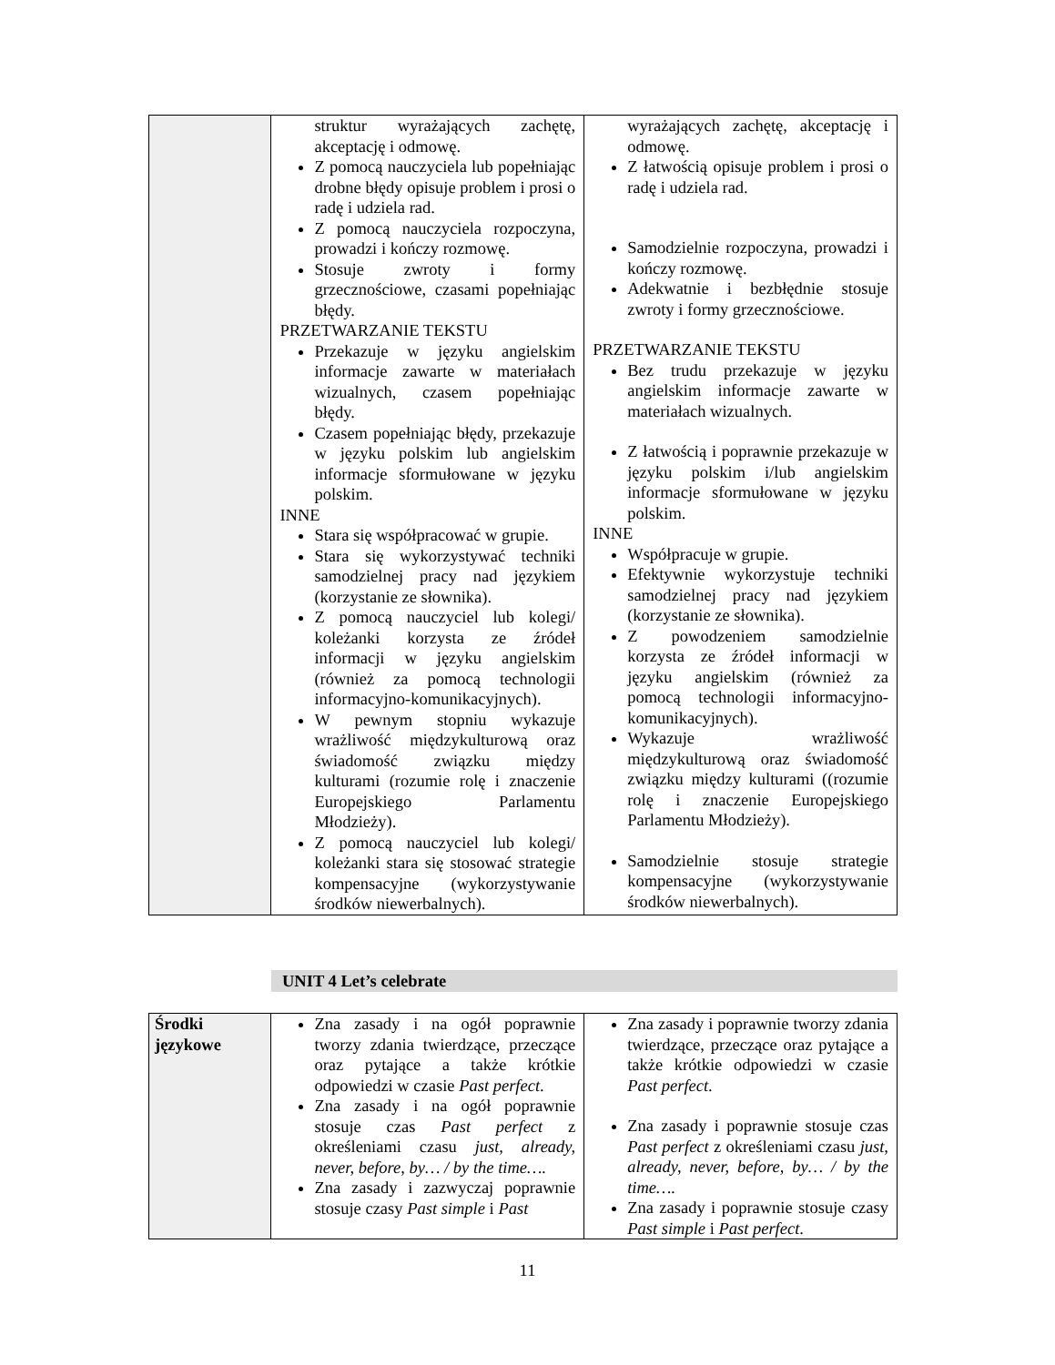| | struktur wyrażających zachętę, akceptację i odmowę. Z pomocą nauczyciela lub popełniając drobne błędy opisuje problem i prosi o radę i udziela rad. Z pomocą nauczyciela rozpoczyna, prowadzi i kończy rozmowę. Stosuje zwroty i formy grzecznościowe, czasami popełniając błędy. PRZETWARZANIE TEKSTU Przekazuje w języku angielskim informacje zawarte w materiałach wizualnych, czasem popełniając błędy. Czasem popełniając błędy, przekazuje w języku polskim lub angielskim informacje sformułowane w języku polskim. INNE Stara się współpracować w grupie. Stara się wykorzystywać techniki samodzielnej pracy nad językiem (korzystanie ze słownika). Z pomocą nauczyciel lub kolegi/ koleżanki korzysta ze źródeł informacji w języku angielskim (również za pomocą technologii informacyjno-komunikacyjnych). W pewnym stopniu wykazuje wrażliwość międzykulturową oraz świadomość związku między kulturami (rozumie rolę i znaczenie Europejskiego Parlamentu Młodzieży). Z pomocą nauczyciel lub kolegi/ koleżanki stara się stosować strategie kompensacyjne (wykorzystywanie środków niewerbalnych). | wyrażających zachętę, akceptację i odmowę. Z łatwością opisuje problem i prosi o radę i udziela rad. Samodzielnie rozpoczyna, prowadzi i kończy rozmowę. Adekwatnie i bezbłędnie stosuje zwroty i formy grzecznościowe. PRZETWARZANIE TEKSTU Bez trudu przekazuje w języku angielskim informacje zawarte w materiałach wizualnych. Z łatwością i poprawnie przekazuje w języku polskim i/lub angielskim informacje sformułowane w języku polskim. INNE Współpracuje w grupie. Efektywnie wykorzystuje techniki samodzielnej pracy nad językiem (korzystanie ze słownika). Z powodzeniem samodzielnie korzysta ze źródeł informacji w języku angielskim (również za pomocą technologii informacyjno-komunikacyjnych). Wykazuje wrażliwość międzykulturową oraz świadomość związku między kulturami ((rozumie rolę i znaczenie Europejskiego Parlamentu Młodzieży). Samodzielnie stosuje strategie kompensacyjne (wykorzystywanie środków niewerbalnych). |
UNIT 4 Let’s celebrate
| Środki językowe | Zna zasady i na ogół poprawnie tworzy zdania twierdzące, przeczące oraz pytające a także krótkie odpowiedzi w czasie Past perfect . Zna zasady i na ogół poprawnie stosuje czas Past perfect z określeniami czasu just, already, never, before, by… / by the time…. Zna zasady i zazwyczaj poprawnie stosuje czasy Past simple i Past | Zna zasady i poprawnie tworzy zdania twierdzące, przeczące oraz pytające a także krótkie odpowiedzi w czasie Past perfect . Zna zasady i poprawnie stosuje czas Past perfect z określeniami czasu just, already, never, before, by… / by the time…. Zna zasady i poprawnie stosuje czasy Past simple i Past perfect . |
11